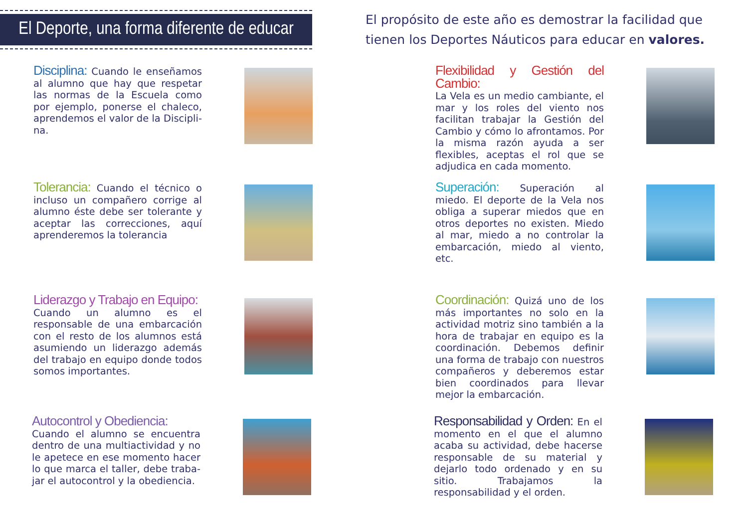El Deporte, una forma diferente de educar
El propósito de este año es demostrar la facilidad que tienen los Deportes Náuticos para educar en valores.
Disciplina: Cuando le enseñamos al alumno que hay que respetar las normas de la Escuela como por ejemplo, ponerse el chaleco, aprendemos el valor de la Discipli­na.
Tolerancia: Cuando el técnico o incluso un compañero corrige al alumno éste debe ser tolerante y aceptar las correcciones, aquí aprenderemos la tolerancia
Liderazgo y Trabajo en Equipo:
Cuando un alumno es el responsa­ble de una embarcación con el res­to de los alumnos está asumiendo un liderazgo además del trabajo en equipo donde todos somos impor­tantes.
Autocontrol y Obediencia:
Cuando el alumno se encuentra dentro de una multiactividad y no le apetece en ese momento hacer lo que marca el taller, debe traba­jar el autocontrol y la obediencia.
Flexibilidad y Gestión del Cambio:
La Vela es un medio cambiante, el mar y los roles del viento nos facili­tan trabajar la Gestión del Cambio y cómo lo afrontamos. Por la misma razón ayuda a ser flexibles, aceptas el rol que se adjudica en cada mo­mento.
Superación: Superación al miedo. El deporte de la Vela nos obliga a su­perar miedos que en otros deportes no existen. Miedo al mar, miedo a no controlar la embarcación, mie­do al viento, etc.
Coordinación: Quizá uno de los más importantes no solo en la actividad motriz sino también a la hora de tra­bajar en equipo es la coordinación. Debemos definir una forma de tra­bajo con nuestros compañeros y deberemos estar bien coordinados para llevar mejor la embarcación.
Responsabilidad y Orden: En el mo­mento en el que el alumno acaba su actividad, debe hacerse respon­sable de su material y dejarlo todo ordenado y en su sitio. Trabajamos la responsabilidad y el orden.